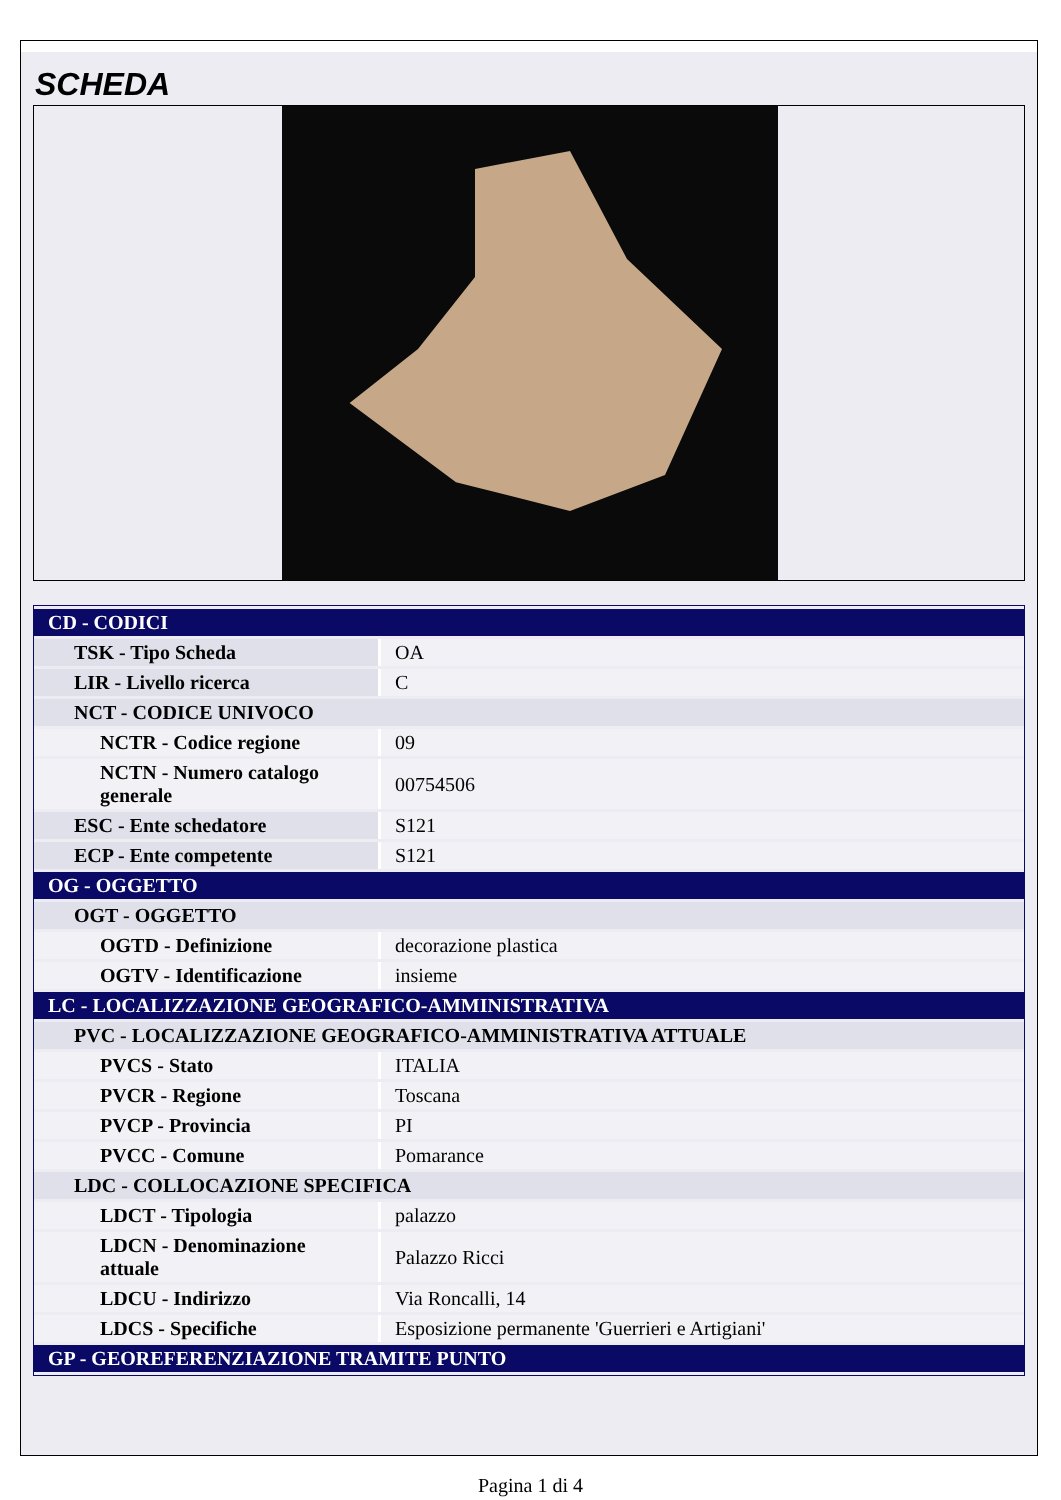SCHEDA
| CD - CODICI | |
| TSK - Tipo Scheda | OA |
| LIR - Livello ricerca | C |
| NCT - CODICE UNIVOCO | |
| NCTR - Codice regione | 09 |
| NCTN - Numero catalogo generale | 00754506 |
| ESC - Ente schedatore | S121 |
| ECP - Ente competente | S121 |
| OG - OGGETTO | |
| OGT - OGGETTO | |
| OGTD - Definizione | decorazione plastica |
| OGTV - Identificazione | insieme |
| LC - LOCALIZZAZIONE GEOGRAFICO-AMMINISTRATIVA | |
| PVC - LOCALIZZAZIONE GEOGRAFICO-AMMINISTRATIVA ATTUALE | |
| PVCS - Stato | ITALIA |
| PVCR - Regione | Toscana |
| PVCP - Provincia | PI |
| PVCC - Comune | Pomarance |
| LDC - COLLOCAZIONE SPECIFICA | |
| LDCT - Tipologia | palazzo |
| LDCN - Denominazione attuale | Palazzo Ricci |
| LDCU - Indirizzo | Via Roncalli, 14 |
| LDCS - Specifiche | Esposizione permanente 'Guerrieri e Artigiani' |
| GP - GEOREFERENZIAZIONE TRAMITE PUNTO | |
Pagina 1 di 4